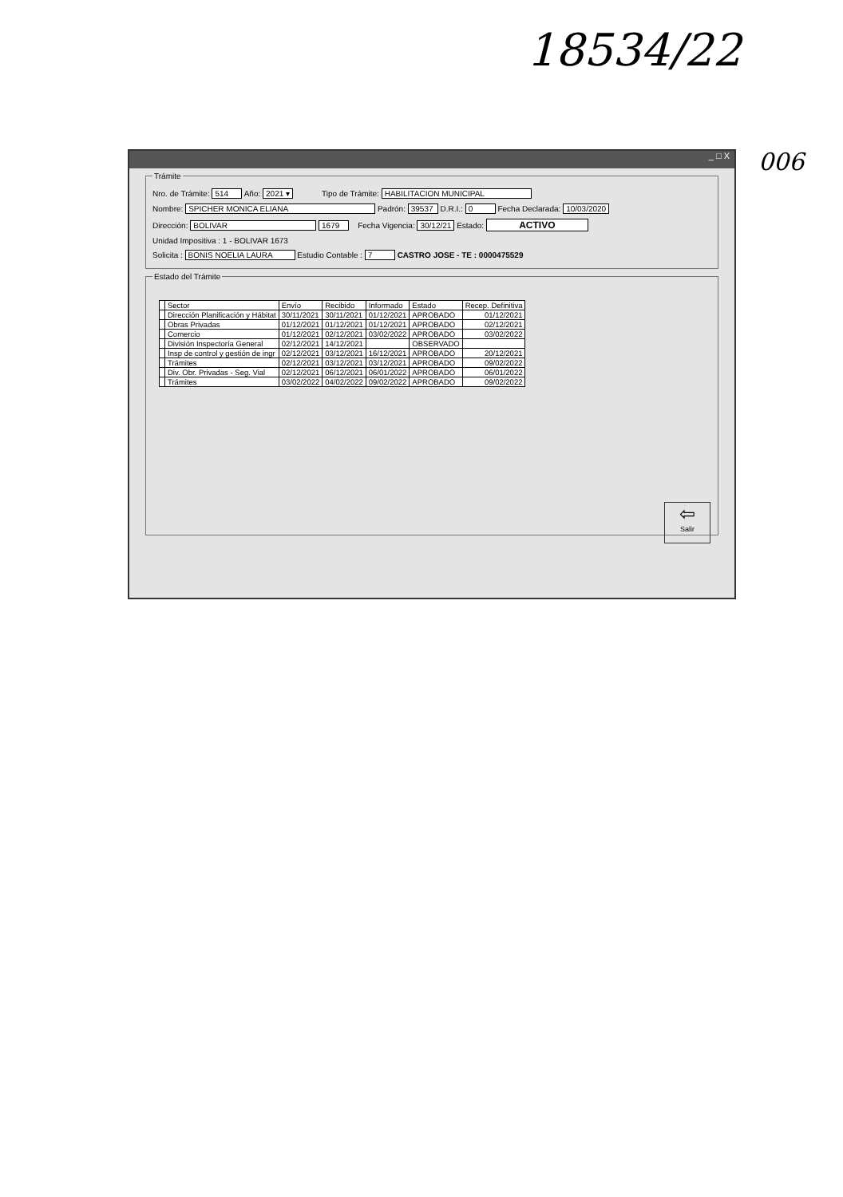18534/22
006
_ □ X
Trámite
Nro. de Trámite: 514 Año: 2021 ▾ Tipo de Trámite: HABILITACION MUNICIPAL
Nombre: SPICHER MONICA ELIANA Padrón: 39537 D.R.I.: 0 Fecha Declarada: 10/03/2020
Dirección: BOLIVAR 1679 Fecha Vigencia: 30/12/21 Estado: ACTIVO
Unidad Impositiva : 1 - BOLIVAR 1673
Solicita : BONIS NOELIA LAURA Estudio Contable : 7 CASTRO JOSE - TE : 0000475529
Estado del Trámite
| | Sector | Envío | Recibido | Informado | Estado | Recep. Definitiva |
| --- | --- | --- | --- | --- | --- | --- |
| | Dirección Planificación y Hábitat | 30/11/2021 | 30/11/2021 | 01/12/2021 | APROBADO | 01/12/2021 |
| | Obras Privadas | 01/12/2021 | 01/12/2021 | 01/12/2021 | APROBADO | 02/12/2021 |
| | Comercio | 01/12/2021 | 02/12/2021 | 03/02/2022 | APROBADO | 03/02/2022 |
| | División Inspectoría General | 02/12/2021 | 14/12/2021 | | OBSERVADO | |
| | Insp de control y gestión de ingr | 02/12/2021 | 03/12/2021 | 16/12/2021 | APROBADO | 20/12/2021 |
| | Trámites | 02/12/2021 | 03/12/2021 | 03/12/2021 | APROBADO | 09/02/2022 |
| | Div. Obr. Privadas - Seg. Vial | 02/12/2021 | 06/12/2021 | 06/01/2022 | APROBADO | 06/01/2022 |
| | Trámites | 03/02/2022 | 04/02/2022 | 09/02/2022 | APROBADO | 09/02/2022 |
⇦
Salir